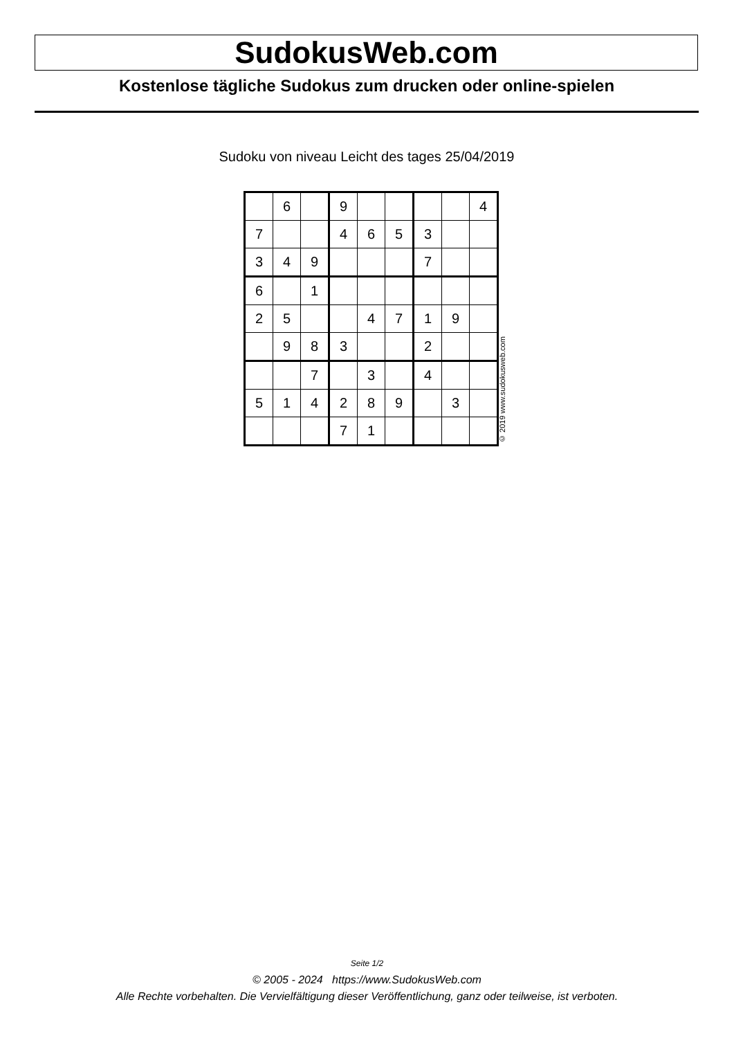SudokusWeb.com
Kostenlose tägliche Sudokus zum drucken oder online-spielen
Sudoku von niveau Leicht des tages 25/04/2019
| | 6 | | 9 | | | | | 4 |
| 7 | | | 4 | 6 | 5 | 3 | | |
| 3 | 4 | 9 | | | | 7 | | |
| 6 | | 1 | | | | | | |
| 2 | 5 | | | 4 | 7 | 1 | 9 | |
| | 9 | 8 | 3 | | | 2 | | |
| | | 7 | | 3 | | 4 | | |
| 5 | 1 | 4 | 2 | 8 | 9 | | 3 | |
| | | | 7 | 1 | | | | |
© 2019 www.sudokusweb.com
Seite 1/2
© 2005 - 2024 https://www.SudokusWeb.com
Alle Rechte vorbehalten. Die Vervielfältigung dieser Veröffentlichung, ganz oder teilweise, ist verboten.